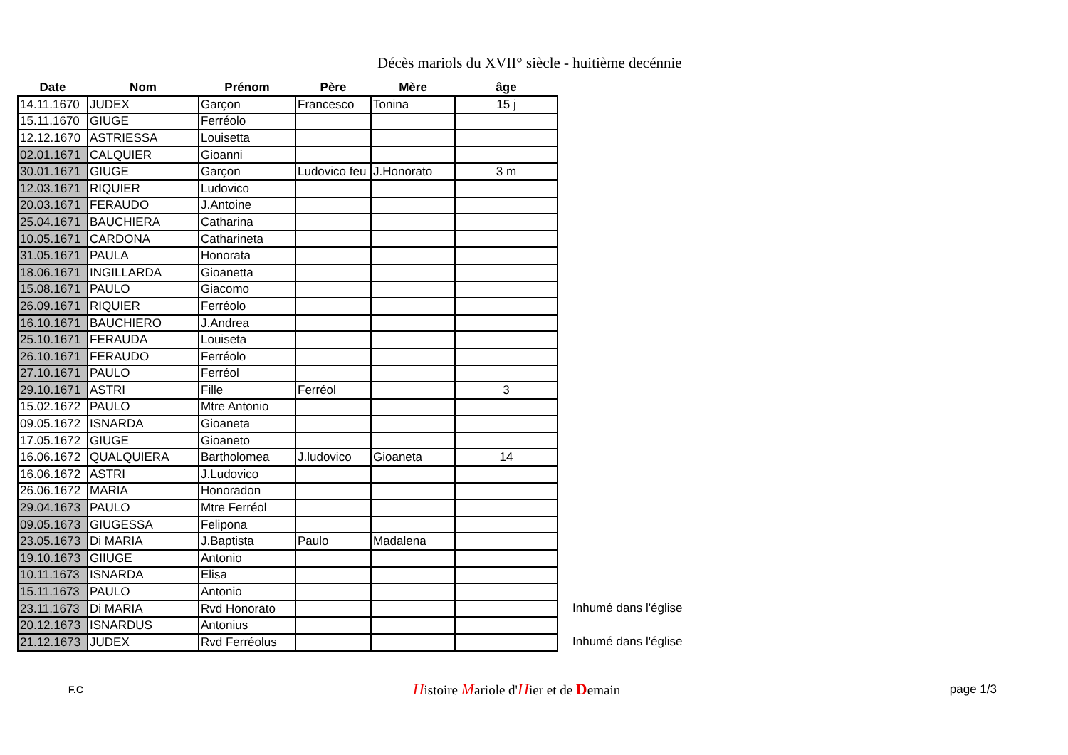Décès mariols du XVII° siècle - huitième decénnie
| Date | Nom | Prénom | Père | Mère | âge |
| --- | --- | --- | --- | --- | --- |
| 14.11.1670 | JUDEX | Garçon | Francesco | Tonina | 15 j |
| 15.11.1670 | GIUGE | Ferréolo | | | |
| 12.12.1670 | ASTRIESSA | Louisetta | | | |
| 02.01.1671 | CALQUIER | Gioanni | | | |
| 30.01.1671 | GIUGE | Garçon | Ludovico feu | J.Honorato | 3 m |
| 12.03.1671 | RIQUIER | Ludovico | | | |
| 20.03.1671 | FERAUDO | J.Antoine | | | |
| 25.04.1671 | BAUCHIERA | Catharina | | | |
| 10.05.1671 | CARDONA | Catharineta | | | |
| 31.05.1671 | PAULA | Honorata | | | |
| 18.06.1671 | INGILLARDA | Gioanetta | | | |
| 15.08.1671 | PAULO | Giacomo | | | |
| 26.09.1671 | RIQUIER | Ferréolo | | | |
| 16.10.1671 | BAUCHIERO | J.Andrea | | | |
| 25.10.1671 | FERAUDA | Louiseta | | | |
| 26.10.1671 | FERAUDO | Ferréolo | | | |
| 27.10.1671 | PAULO | Ferréol | | | |
| 29.10.1671 | ASTRI | Fille | Ferréol | | 3 |
| 15.02.1672 | PAULO | Mtre Antonio | | | |
| 09.05.1672 | ISNARDA | Gioaneta | | | |
| 17.05.1672 | GIUGE | Gioaneto | | | |
| 16.06.1672 | QUALQUIERA | Bartholomea | J.ludovico | Gioaneta | 14 |
| 16.06.1672 | ASTRI | J.Ludovico | | | |
| 26.06.1672 | MARIA | Honoradon | | | |
| 29.04.1673 | PAULO | Mtre Ferréol | | | |
| 09.05.1673 | GIUGESSA | Felipona | | | |
| 23.05.1673 | Di MARIA | J.Baptista | Paulo | Madalena | |
| 19.10.1673 | GIIUGE | Antonio | | | |
| 10.11.1673 | ISNARDA | Elisa | | | |
| 15.11.1673 | PAULO | Antonio | | | |
| 23.11.1673 | Di MARIA | Rvd Honorato | | | |
| 20.12.1673 | ISNARDUS | Antonius | | | |
| 21.12.1673 | JUDEX | Rvd Ferréolus | | | |
Inhumé dans l'église
Inhumé dans l'église
F.C Histoire Mariole d'Hier et de Demain page 1/3